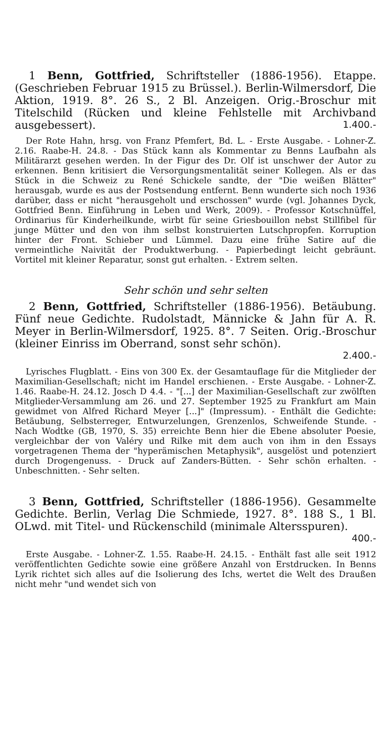1 Benn, Gottfried, Schriftsteller (1886-1956). Etappe. (Geschrieben Februar 1915 zu Brüssel.). Berlin-Wilmersdorf, Die Aktion, 1919. 8°. 26 S., 2 Bl. Anzeigen. Orig.-Broschur mit Titelschild (Rücken und kleine Fehlstelle mit Archivband ausgebessert).
1.400.-
Der Rote Hahn, hrsg. von Franz Pfemfert, Bd. L. - Erste Ausgabe. - Lohner-Z. 2.16. Raabe-H. 24.8. - Das Stück kann als Kommentar zu Benns Laufbahn als Militärarzt gesehen werden. In der Figur des Dr. Olf ist unschwer der Autor zu erkennen. Benn kritisiert die Versorgungsmentalität seiner Kollegen. Als er das Stück in die Schweiz zu René Schickele sandte, der "Die weißen Blätter" herausgab, wurde es aus der Postsendung entfernt. Benn wunderte sich noch 1936 darüber, dass er nicht "herausgeholt und erschossen" wurde (vgl. Johannes Dyck, Gottfried Benn. Einführung in Leben und Werk, 2009). - Professor Kotschnüffel, Ordinarius für Kinderheilkunde, wirbt für seine Griesbouillon nebst Stillfibel für junge Mütter und den von ihm selbst konstruierten Lutschpropfen. Korruption hinter der Front. Schieber und Lümmel. Dazu eine frühe Satire auf die vermeintliche Naivität der Produktwerbung. - Papierbedingt leicht gebräunt. Vortitel mit kleiner Reparatur, sonst gut erhalten. - Extrem selten.
Sehr schön und sehr selten
2 Benn, Gottfried, Schriftsteller (1886-1956). Betäubung. Fünf neue Gedichte. Rudolstadt, Männicke & Jahn für A. R. Meyer in Berlin-Wilmersdorf, 1925. 8°. 7 Seiten. Orig.-Broschur (kleiner Einriss im Oberrand, sonst sehr schön).
2.400.-
Lyrisches Flugblatt. - Eins von 300 Ex. der Gesamtauflage für die Mitglieder der Maximilian-Gesellschaft; nicht im Handel erschienen. - Erste Ausgabe. - Lohner-Z. 1.46. Raabe-H. 24.12. Josch D 4.4. - "[...] der Maximilian-Gesellschaft zur zwölften Mitglieder-Versammlung am 26. und 27. September 1925 zu Frankfurt am Main gewidmet von Alfred Richard Meyer [...]" (Impressum). - Enthält die Gedichte: Betäubung, Selbsterreger, Entwurzelungen, Grenzenlos, Schweifende Stunde. - Nach Wodtke (GB, 1970, S. 35) erreichte Benn hier die Ebene absoluter Poesie, vergleichbar der von Valéry und Rilke mit dem auch von ihm in den Essays vorgetragenen Thema der "hyperämischen Metaphysik", ausgelöst und potenziert durch Drogengenuss. - Druck auf Zanders-Bütten. - Sehr schön erhalten. - Unbeschnitten. - Sehr selten.
3 Benn, Gottfried, Schriftsteller (1886-1956). Gesammelte Gedichte. Berlin, Verlag Die Schmiede, 1927. 8°. 188 S., 1 Bl. OLwd. mit Titel- und Rückenschild (minimale Altersspuren).
400.-
Erste Ausgabe. - Lohner-Z. 1.55. Raabe-H. 24.15. - Enthält fast alle seit 1912 veröffentlichten Gedichte sowie eine größere Anzahl von Erstdrucken. In Benns Lyrik richtet sich alles auf die Isolierung des Ichs, wertet die Welt des Draußen nicht mehr "und wendet sich von